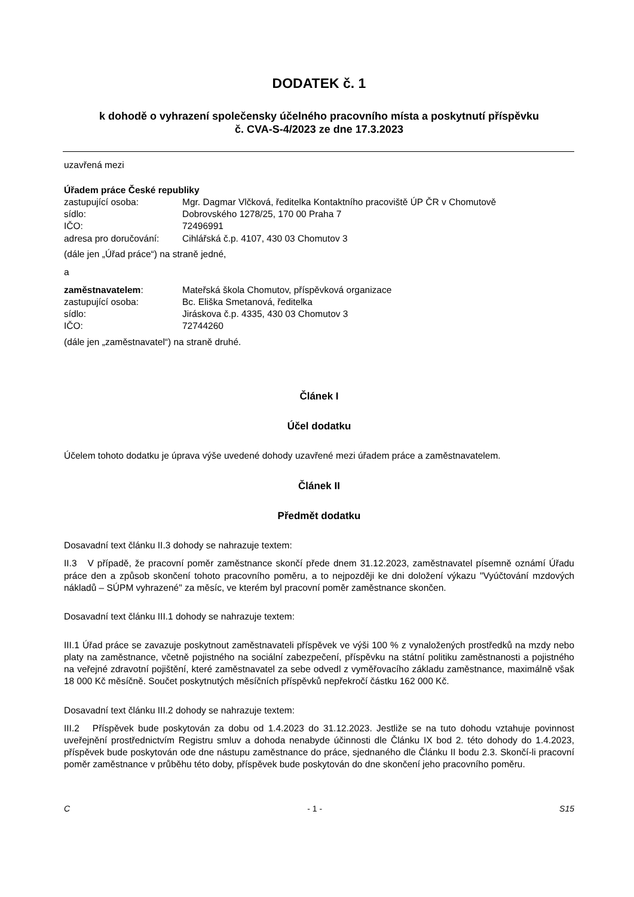DODATEK č. 1
k dohodě o vyhrazení společensky účelného pracovního místa a poskytnutí příspěvku
č. CVA-S-4/2023 ze dne 17.3.2023
uzavřená mezi
Úřadem práce České republiky
zastupující osoba: Mgr. Dagmar Vlčková, ředitelka Kontaktního pracoviště ÚP ČR v Chomutově
sídlo: Dobrovského 1278/25, 170 00 Praha 7
IČO: 72496991
adresa pro doručování: Cihlářská č.p. 4107, 430 03 Chomutov 3
(dále jen „Úřad práce“) na straně jedné,
a
zaměstnavatelem: Mateřská škola Chomutov, příspěvková organizace
zastupující osoba: Bc. Eliška Smetanová, ředitelka
sídlo: Jiráskova č.p. 4335, 430 03 Chomutov 3
IČO: 72744260
(dále jen „zaměstnavatel“) na straně druhé.
Článek I
Účel dodatku
Účelem tohoto dodatku je úprava výše uvedené dohody uzavřené mezi úřadem práce a zaměstnavatelem.
Článek II
Předmět dodatku
Dosavadní text článku II.3 dohody se nahrazuje textem:
II.3 V případě, že pracovní poměr zaměstnance skončí přede dnem 31.12.2023, zaměstnavatel písemně oznámí Úřadu práce den a způsob skončení tohoto pracovního poměru, a to nejpozději ke dni doložení výkazu "Vyúčtování mzdových nákladů – SÚPM vyhrazené" za měsíc, ve kterém byl pracovní poměr zaměstnance skončen.
Dosavadní text článku III.1 dohody se nahrazuje textem:
III.1 Úřad práce se zavazuje poskytnout zaměstnavateli příspěvek ve výši 100 % z vynaložených prostředků na mzdy nebo platy na zaměstnance, včetně pojistného na sociální zabezpečení, příspěvku na státní politiku zaměstnanosti a pojistného na veřejné zdravotní pojištění, které zaměstnavatel za sebe odvedl z vyměřovacího základu zaměstnance, maximálně však 18 000 Kč měsíčně. Součet poskytnutých měsíčních příspěvků nepřekročí částku 162 000 Kč.
Dosavadní text článku III.2 dohody se nahrazuje textem:
III.2 Příspěvek bude poskytován za dobu od 1.4.2023 do 31.12.2023. Jestliže se na tuto dohodu vztahuje povinnost uveřejnění prostřednictvím Registru smluv a dohoda nenabyde účinnosti dle Článku IX bod 2. této dohody do 1.4.2023, příspěvek bude poskytován ode dne nástupu zaměstnance do práce, sjednaného dle Článku II bodu 2.3. Skončí-li pracovní poměr zaměstnance v průběhu této doby, příspěvek bude poskytován do dne skončení jeho pracovního poměru.
C - 1 - S15